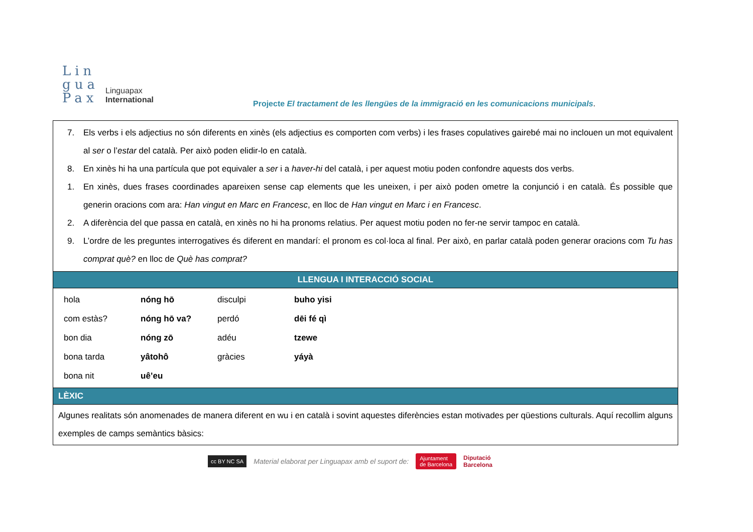Lin
gua
Pax
Linguapax
International
Projecte El tractament de les llengües de la immigració en les comunicacions municipals.
7. Els verbs i els adjectius no són diferents en xinès (els adjectius es comporten com verbs) i les frases copulatives gairebé mai no inclouen un mot equivalent al ser o l’estar del català. Per això poden elidir-lo en català.
8. En xinès hi ha una partícula que pot equivaler a ser i a haver-hi del català, i per aquest motiu poden confondre aquests dos verbs.
1. En xinès, dues frases coordinades apareixen sense cap elements que les uneixen, i per això poden ometre la conjunció i en català. És possible que generin oracions com ara: Han vingut en Marc en Francesc, en lloc de Han vingut en Marc i en Francesc.
2. A diferència del que passa en català, en xinès no hi ha pronoms relatius. Per aquest motiu poden no fer-ne servir tampoc en català.
9. L’ordre de les preguntes interrogatives és diferent en mandarí: el pronom es col·loca al final. Per això, en parlar català poden generar oracions com Tu has comprat què? en lloc de Què has comprat?
LLENGUA I INTERACCIÓ SOCIAL
| hola | nóng hō | disculpi | buho yisi |
| com estàs? | nóng hō va? | perdó | dēi fé qì |
| bon dia | nóng zō | adéu | tzewe |
| bona tarda | yâtohô | gràcies | yáyà |
| bona nit | uê’eu | | |
LÈXIC
Algunes realitats són anomenades de manera diferent en wu i en català i sovint aquestes diferències estan motivades per qüestions culturals. Aquí recollim alguns exemples de camps semàntics bàsics:
cc BY NC SA Material elaborat per Linguapax amb el suport de: Ajuntament
de Barcelona Diputació
Barcelona